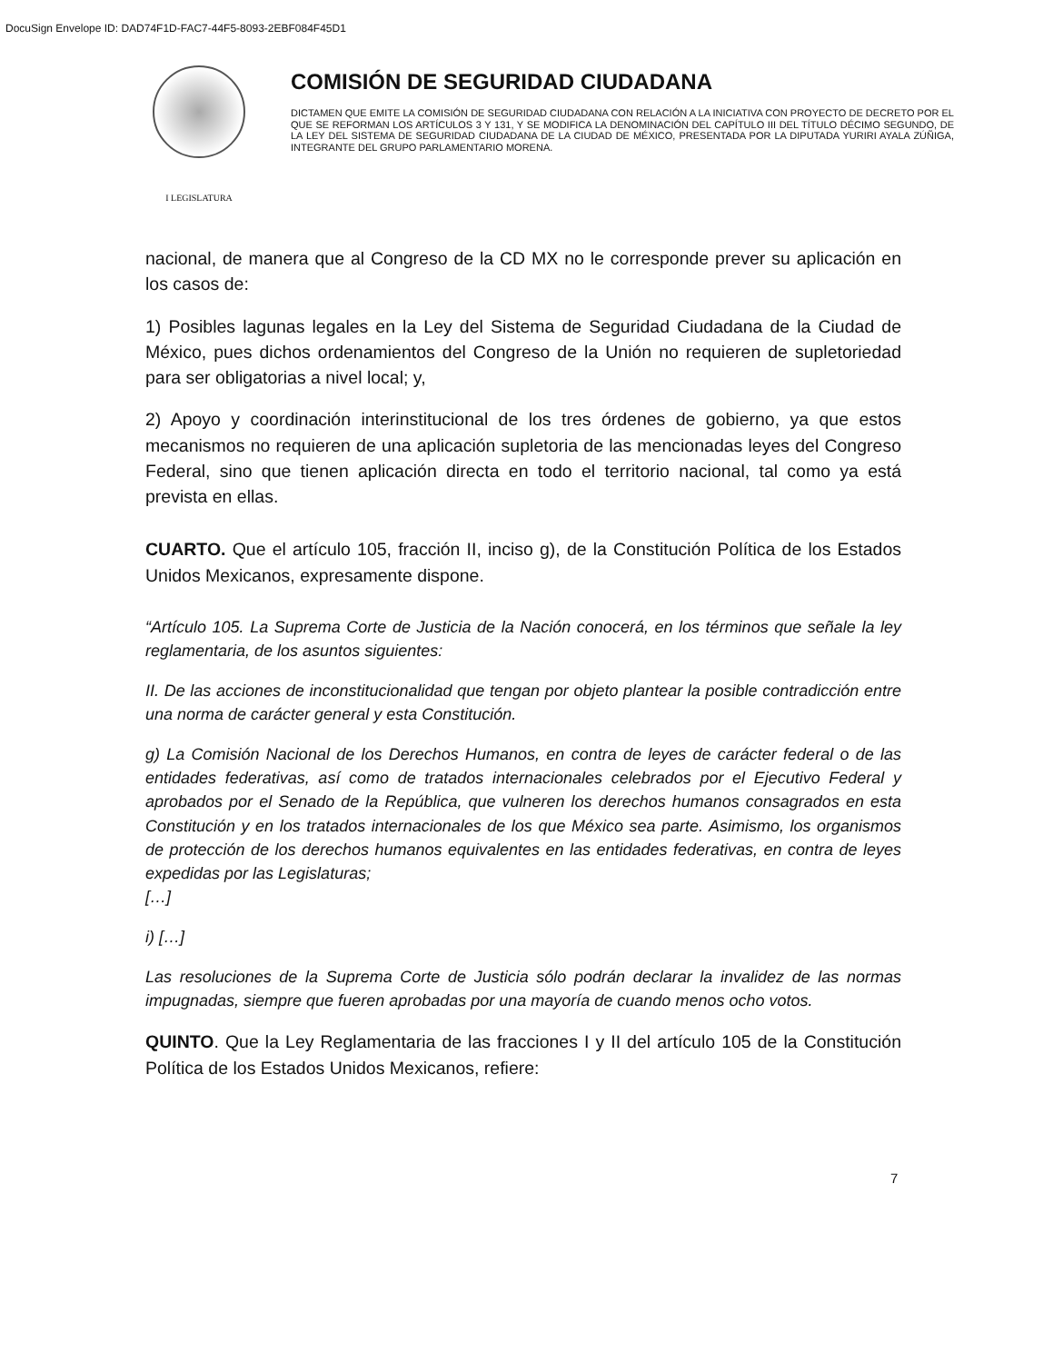DocuSign Envelope ID: DAD74F1D-FAC7-44F5-8093-2EBF084F45D1
I LEGISLATURA
COMISIÓN DE SEGURIDAD CIUDADANA
DICTAMEN QUE EMITE LA COMISIÓN DE SEGURIDAD CIUDADANA CON RELACIÓN A LA INICIATIVA CON PROYECTO DE DECRETO POR EL QUE SE REFORMAN LOS ARTÍCULOS 3 Y 131, Y SE MODIFICA LA DENOMINACIÓN DEL CAPÍTULO III DEL TÍTULO DÉCIMO SEGUNDO, DE LA LEY DEL SISTEMA DE SEGURIDAD CIUDADANA DE LA CIUDAD DE MÉXICO, PRESENTADA POR LA DIPUTADA YURIRI AYALA ZÚÑIGA, INTEGRANTE DEL GRUPO PARLAMENTARIO MORENA.
nacional, de manera que al Congreso de la CD MX no le corresponde prever su aplicación en los casos de:
1) Posibles lagunas legales en la Ley del Sistema de Seguridad Ciudadana de la Ciudad de México, pues dichos ordenamientos del Congreso de la Unión no requieren de supletoriedad para ser obligatorias a nivel local; y,
2) Apoyo y coordinación interinstitucional de los tres órdenes de gobierno, ya que estos mecanismos no requieren de una aplicación supletoria de las mencionadas leyes del Congreso Federal, sino que tienen aplicación directa en todo el territorio nacional, tal como ya está prevista en ellas.
CUARTO. Que el artículo 105, fracción II, inciso g), de la Constitución Política de los Estados Unidos Mexicanos, expresamente dispone.
“Artículo 105. La Suprema Corte de Justicia de la Nación conocerá, en los términos que señale la ley reglamentaria, de los asuntos siguientes:
II. De las acciones de inconstitucionalidad que tengan por objeto plantear la posible contradicción entre una norma de carácter general y esta Constitución.
g) La Comisión Nacional de los Derechos Humanos, en contra de leyes de carácter federal o de las entidades federativas, así como de tratados internacionales celebrados por el Ejecutivo Federal y aprobados por el Senado de la República, que vulneren los derechos humanos consagrados en esta Constitución y en los tratados internacionales de los que México sea parte. Asimismo, los organismos de protección de los derechos humanos equivalentes en las entidades federativas, en contra de leyes expedidas por las Legislaturas;
[…]
i) […]
Las resoluciones de la Suprema Corte de Justicia sólo podrán declarar la invalidez de las normas impugnadas, siempre que fueren aprobadas por una mayoría de cuando menos ocho votos.
QUINTO. Que la Ley Reglamentaria de las fracciones I y II del artículo 105 de la Constitución Política de los Estados Unidos Mexicanos, refiere:
7